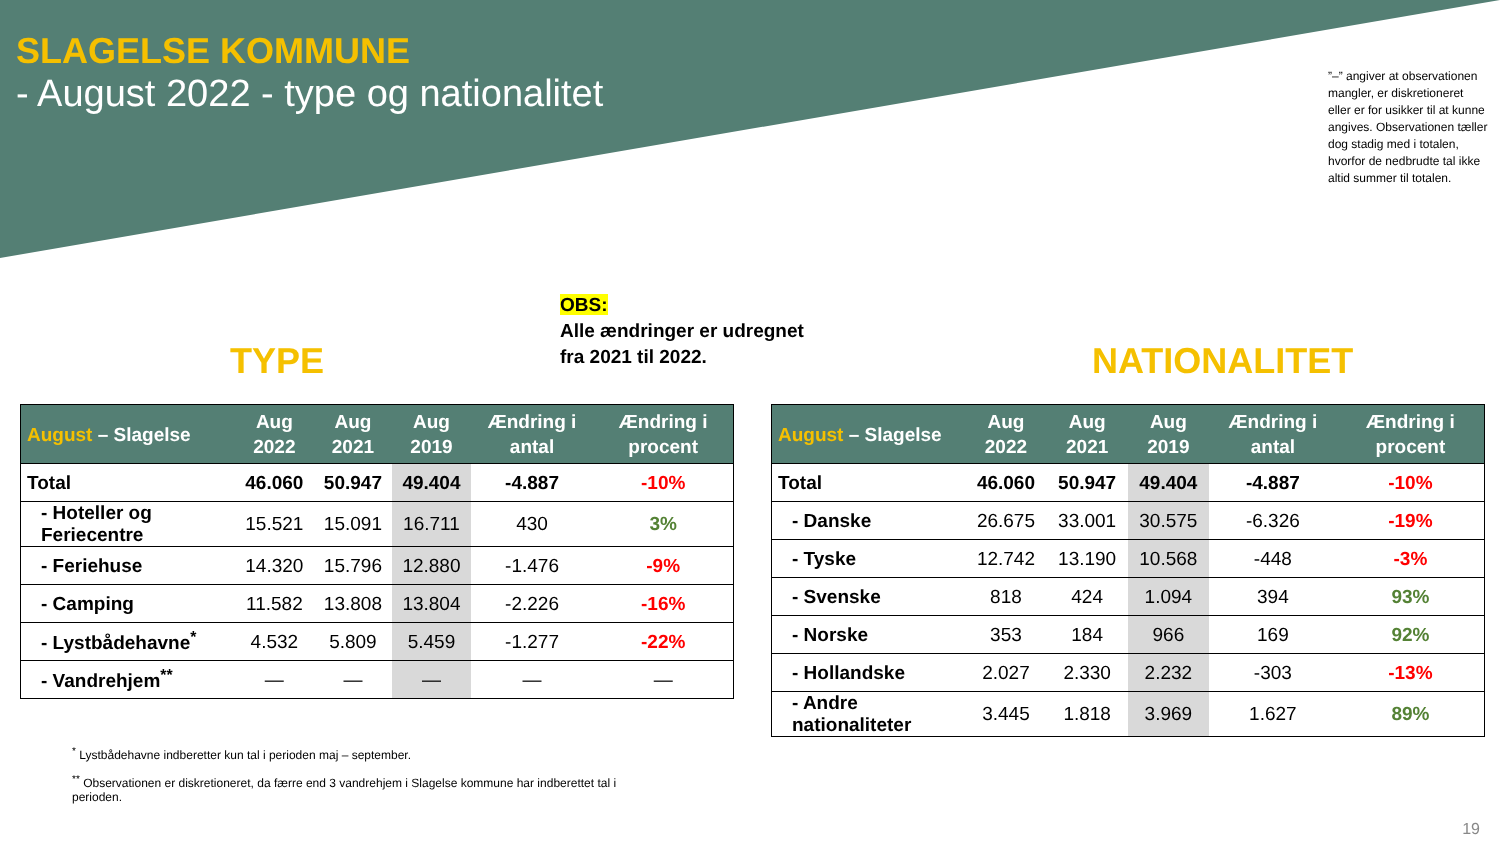SLAGELSE KOMMUNE
- August 2022 - type og nationalitet
”–” angiver at observationen mangler, er diskretioneret eller er for usikker til at kunne angives. Observationen tæller dog stadig med i totalen, hvorfor de nedbrudte tal ikke altid summer til totalen.
OBS:
Alle ændringer er udregnet
fra 2021 til 2022.
TYPE NATIONALITET
| August – Slagelse | Aug 2022 | Aug 2021 | Aug 2019 | Ændring i antal | Ændring i procent |
| --- | --- | --- | --- | --- | --- |
| Total | 46.060 | 50.947 | 49.404 | -4.887 | -10% |
| - Hoteller og Feriecentre | 15.521 | 15.091 | 16.711 | 430 | 3% |
| - Feriehuse | 14.320 | 15.796 | 12.880 | -1.476 | -9% |
| - Camping | 11.582 | 13.808 | 13.804 | -2.226 | -16% |
| - Lystbådehavne<sup>*</sup> | 4.532 | 5.809 | 5.459 | -1.277 | -22% |
| - Vandrehjem<sup>**</sup> | — | — | — | — | — |
| August – Slagelse | Aug 2022 | Aug 2021 | Aug 2019 | Ændring i antal | Ændring i procent |
| --- | --- | --- | --- | --- | --- |
| Total | 46.060 | 50.947 | 49.404 | -4.887 | -10% |
| - Danske | 26.675 | 33.001 | 30.575 | -6.326 | -19% |
| - Tyske | 12.742 | 13.190 | 10.568 | -448 | -3% |
| - Svenske | 818 | 424 | 1.094 | 394 | 93% |
| - Norske | 353 | 184 | 966 | 169 | 92% |
| - Hollandske | 2.027 | 2.330 | 2.232 | -303 | -13% |
| - Andre nationaliteter | 3.445 | 1.818 | 3.969 | 1.627 | 89% |
<sup>*</sup> Lystbådehavne indberetter kun tal i perioden maj – september.
<sup>**</sup> Observationen er diskretioneret, da færre end 3 vandrehjem i Slagelse kommune har indberettet tal i perioden.
19